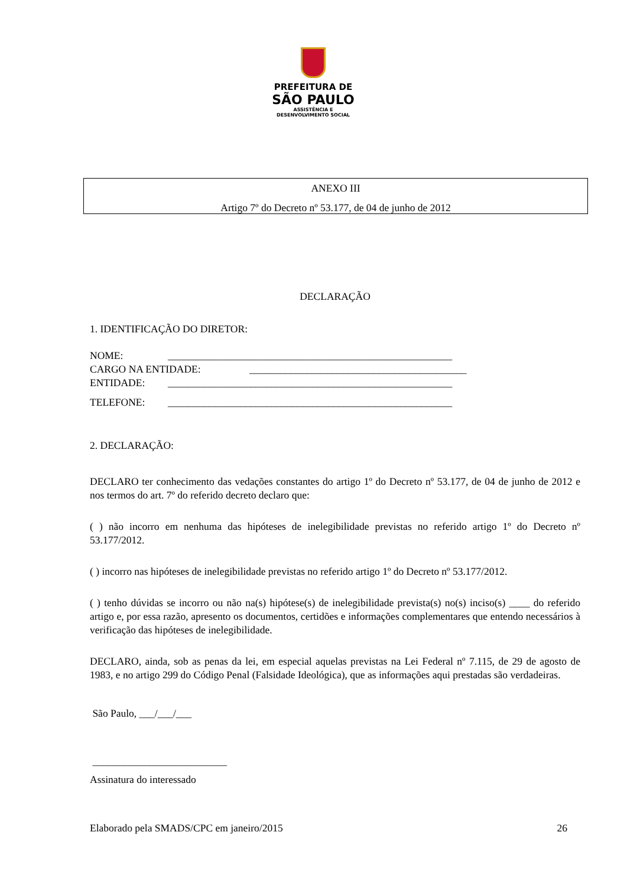PREFEITURA DE
SÃO PAULO
ASSISTÊNCIA E
DESENVOLVIMENTO SOCIAL
ANEXO III
Artigo 7º do Decreto nº 53.177, de 04 de junho de 2012
DECLARAÇÃO
1. IDENTIFICAÇÃO DO DIRETOR:
NOME: _______________________________________________________
CARGO NA ENTIDADE: __________________________________________
ENTIDADE: _______________________________________________________
TELEFONE: _______________________________________________________
2. DECLARAÇÃO:
DECLARO ter conhecimento das vedações constantes do artigo 1º do Decreto nº 53.177, de 04 de junho de 2012 e nos termos do art. 7º do referido decreto declaro que:
( ) não incorro em nenhuma das hipóteses de inelegibilidade previstas no referido artigo 1º do Decreto nº 53.177/2012.
( ) incorro nas hipóteses de inelegibilidade previstas no referido artigo 1º do Decreto nº 53.177/2012.
( ) tenho dúvidas se incorro ou não na(s) hipótese(s) de inelegibilidade prevista(s) no(s) inciso(s) ____ do referido artigo e, por essa razão, apresento os documentos, certidões e informações complementares que entendo necessários à verificação das hipóteses de inelegibilidade.
DECLARO, ainda, sob as penas da lei, em especial aquelas previstas na Lei Federal nº 7.115, de 29 de agosto de 1983, e no artigo 299 do Código Penal (Falsidade Ideológica), que as informações aqui prestadas são verdadeiras.
São Paulo, ___/___/___
__________________________
Assinatura do interessado
Elaborado pela SMADS/CPC em janeiro/2015 26